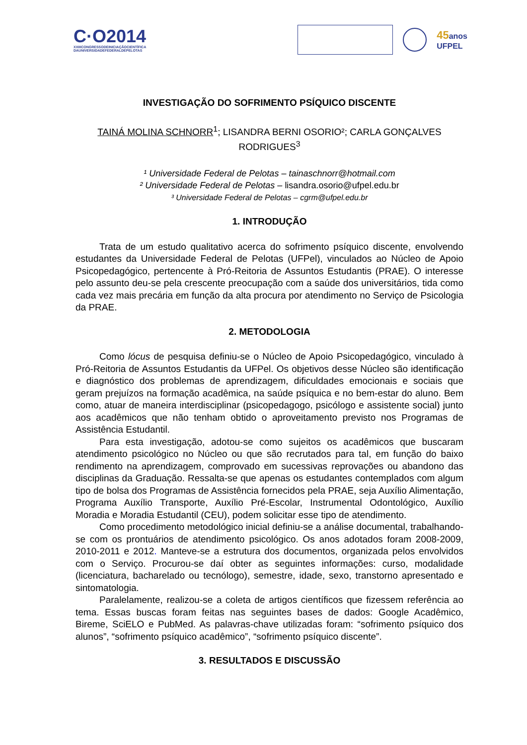C·O2014
XXIIICONGRESSODEINICIAÇÃOCIENTÍFICA
DAUNIVERSIDADEFEDERALDEPELOTAS
45anos
UFPEL
INVESTIGAÇÃO DO SOFRIMENTO PSÍQUICO DISCENTE
TAINÁ MOLINA SCHNORR<sup>1</sup>; LISANDRA BERNI OSORIO²; CARLA GONÇALVES RODRIGUES<sup>3</sup>
¹ Universidade Federal de Pelotas – tainaschnorr@hotmail.com
² Universidade Federal de Pelotas – lisandra.osorio@ufpel.edu.br
³ Universidade Federal de Pelotas – cgrm@ufpel.edu.br
1. INTRODUÇÃO
Trata de um estudo qualitativo acerca do sofrimento psíquico discente, envolvendo estudantes da Universidade Federal de Pelotas (UFPel), vinculados ao Núcleo de Apoio Psicopedagógico, pertencente à Pró-Reitoria de Assuntos Estudantis (PRAE). O interesse pelo assunto deu-se pela crescente preocupação com a saúde dos universitários, tida como cada vez mais precária em função da alta procura por atendimento no Serviço de Psicologia da PRAE.
2. METODOLOGIA
Como lócus de pesquisa definiu-se o Núcleo de Apoio Psicopedagógico, vinculado à Pró-Reitoria de Assuntos Estudantis da UFPel. Os objetivos desse Núcleo são identificação e diagnóstico dos problemas de aprendizagem, dificuldades emocionais e sociais que geram prejuízos na formação acadêmica, na saúde psíquica e no bem-estar do aluno. Bem como, atuar de maneira interdisciplinar (psicopedagogo, psicólogo e assistente social) junto aos acadêmicos que não tenham obtido o aproveitamento previsto nos Programas de Assistência Estudantil.
Para esta investigação, adotou-se como sujeitos os acadêmicos que buscaram atendimento psicológico no Núcleo ou que são recrutados para tal, em função do baixo rendimento na aprendizagem, comprovado em sucessivas reprovações ou abandono das disciplinas da Graduação. Ressalta-se que apenas os estudantes contemplados com algum tipo de bolsa dos Programas de Assistência fornecidos pela PRAE, seja Auxílio Alimentação, Programa Auxílio Transporte, Auxílio Pré-Escolar, Instrumental Odontológico, Auxílio Moradia e Moradia Estudantil (CEU), podem solicitar esse tipo de atendimento.
Como procedimento metodológico inicial definiu-se a análise documental, trabalhando-se com os prontuários de atendimento psicológico. Os anos adotados foram 2008-2009, 2010-2011 e 2012. Manteve-se a estrutura dos documentos, organizada pelos envolvidos com o Serviço. Procurou-se daí obter as seguintes informações: curso, modalidade (licenciatura, bacharelado ou tecnólogo), semestre, idade, sexo, transtorno apresentado e sintomatologia.
Paralelamente, realizou-se a coleta de artigos científicos que fizessem referência ao tema. Essas buscas foram feitas nas seguintes bases de dados: Google Acadêmico, Bireme, SciELO e PubMed. As palavras-chave utilizadas foram: “sofrimento psíquico dos alunos”, “sofrimento psíquico acadêmico”, “sofrimento psíquico discente”.
3. RESULTADOS E DISCUSSÃO